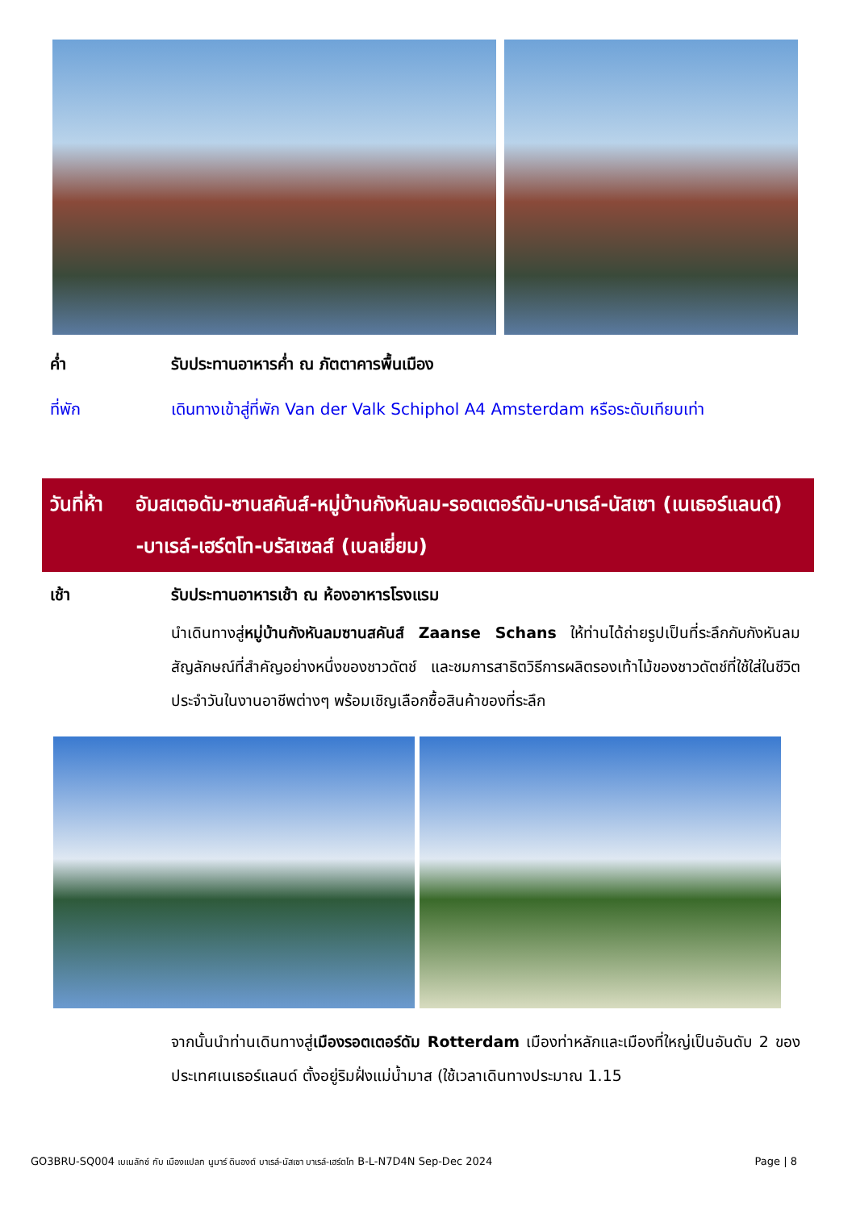ค่ำ รับประทานอาหารค่ำ ณ ภัตตาคารพื้นเมือง
ที่พัก เดินทางเข้าสู่ที่พัก Van der Valk Schiphol A4 Amsterdam หรือระดับเทียบเท่า
วันที่ห้า อัมสเตอดัม-ซานสคันส์-หมู่บ้านกังหันลม-รอตเตอร์ดัม-บาเรล์-นัสเซา (เนเธอร์แลนด์) -บาเรล์-เฮร์ตโท-บรัสเซลส์ (เบลเยี่ยม)
เช้า รับประทานอาหารเช้า ณ ห้องอาหารโรงแรม
นำเดินทางสู่หมู่บ้านกังหันลมซานสคันส์ Zaanse Schans ให้ท่านได้ถ่ายรูปเป็นที่ระลึกกับกังหันลม สัญลักษณ์ที่สำคัญอย่างหนึ่งของชาวดัตช์ และชมการสาธิตวิธีการผลิตรองเท้าไม้ของชาวดัตช์ที่ใช้ใส่ในชีวิตประจำวันในงานอาชีพต่างๆ พร้อมเชิญเลือกซื้อสินค้าของที่ระลึก
จากนั้นนำท่านเดินทางสู่เมืองรอตเตอร์ดัม Rotterdam เมืองท่าหลักและเมืองที่ใหญ่เป็นอันดับ 2 ของประเทศเนเธอร์แลนด์ ตั้งอยู่ริมฝั่งแม่น้ำมาส (ใช้เวลาเดินทางประมาณ 1.15
GO3BRU-SQ004 เบเนลักซ์ กับ เมืองแปลก นูมาร์ ดินองต์ บาเรล์-นัสเซา บาเรล์-เฮร์ตโท B-L-N7D4N Sep-Dec 2024
Page | 8